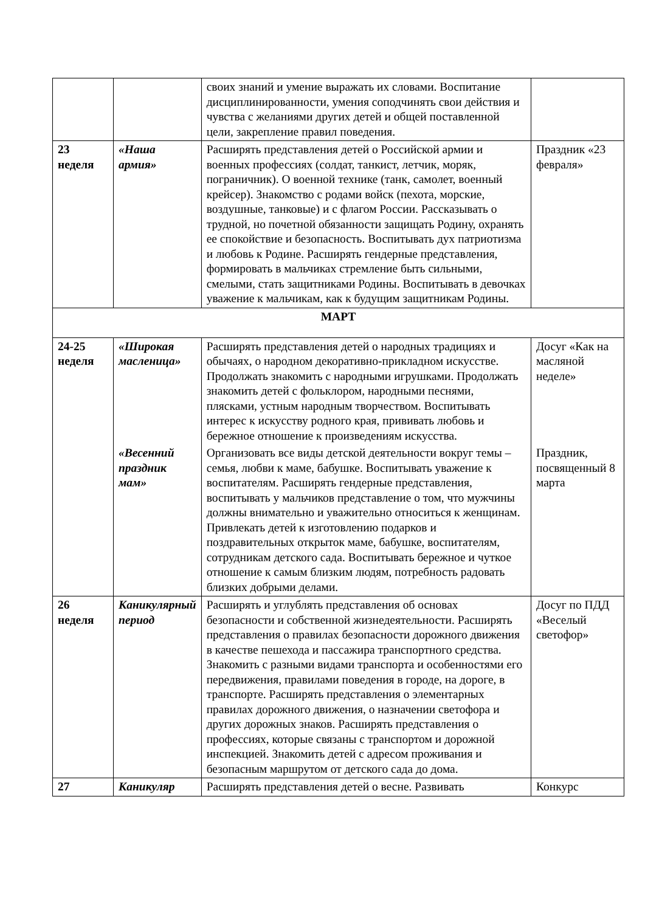| | | своих знаний и умение выражать их словами. Воспитание дисциплинированности, умения соподчинять свои действия и чувства с желаниями других детей и общей поставленной цели, закрепление правил поведения. | |
| 23 неделя | «Наша армия» | Расширять представления детей о Российской армии и военных профессиях (солдат, танкист, летчик, моряк, пограничник). О военной технике (танк, самолет, военный крейсер). Знакомство с родами войск (пехота, морские, воздушные, танковые) и с флагом России. Рассказывать о трудной, но почетной обязанности защищать Родину, охранять ее спокойствие и безопасность. Воспитывать дух патриотизма и любовь к Родине. Расширять гендерные представления, формировать в мальчиках стремление быть сильными, смелыми, стать защитниками Родины. Воспитывать в девочках уважение к мальчикам, как к будущим защитникам Родины. | Праздник «23 февраля» |
| МАРТ | | | |
| 24-25 неделя | «Широкая масленица» | Расширять представления детей о народных традициях и обычаях, о народном декоративно-прикладном искусстве. Продолжать знакомить с народными игрушками. Продолжать знакомить детей с фольклором, народными песнями, плясками, устным народным творчеством. Воспитывать интерес к искусству родного края, прививать любовь и бережное отношение к произведениям искусства. | Досуг «Как на масляной неделе» |
| | «Весенний праздник мам» | Организовать все виды детской деятельности вокруг темы – семья, любви к маме, бабушке. Воспитывать уважение к воспитателям. Расширять гендерные представления, воспитывать у мальчиков представление о том, что мужчины должны внимательно и уважительно относиться к женщинам. Привлекать детей к изготовлению подарков и поздравительных открыток маме, бабушке, воспитателям, сотрудникам детского сада. Воспитывать бережное и чуткое отношение к самым близким людям, потребность радовать близких добрыми делами. | Праздник, посвященный 8 марта |
| 26 неделя | Каникулярный период | Расширять и углублять представления об основах безопасности и собственной жизнедеятельности. Расширять представления о правилах безопасности дорожного движения в качестве пешехода и пассажира транспортного средства. Знакомить с разными видами транспорта и особенностями его передвижения, правилами поведения в городе, на дороге, в транспорте. Расширять представления о элементарных правилах дорожного движения, о назначении светофора и других дорожных знаков. Расширять представления о профессиях, которые связаны с транспортом и дорожной инспекцией. Знакомить детей с адресом проживания и безопасным маршрутом от детского сада до дома. | Досуг по ПДД «Веселый светофор» |
| 27 | Каникуляр | Расширять представления детей о весне. Развивать | Конкурс |